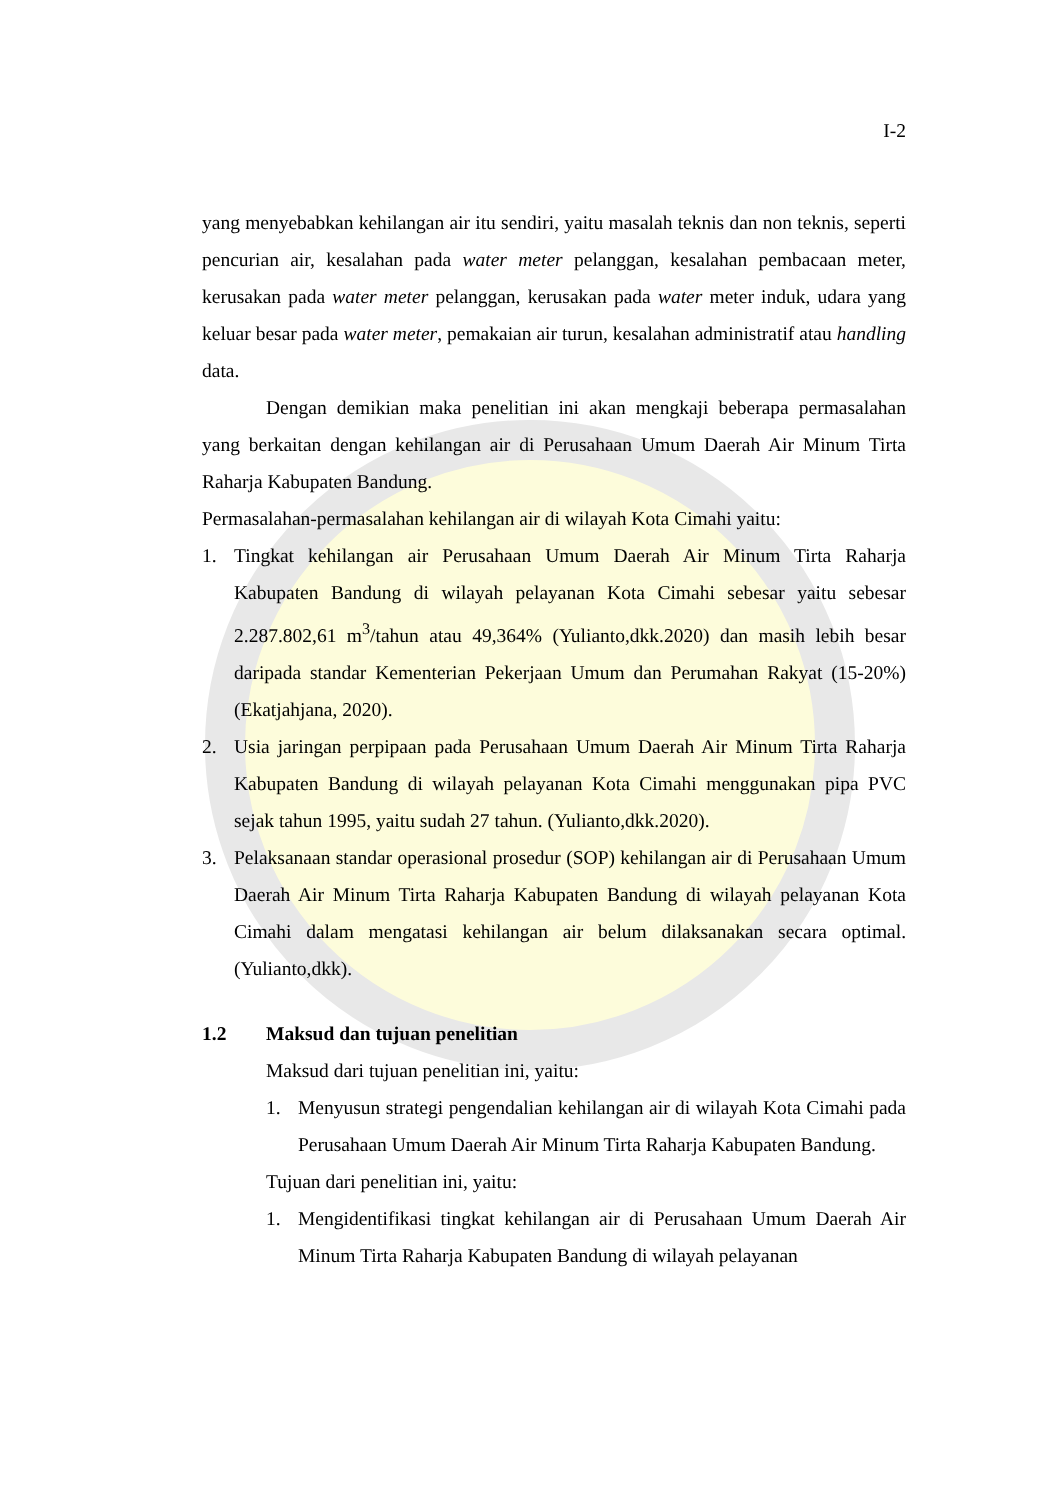I-2
yang menyebabkan kehilangan air itu sendiri, yaitu masalah teknis dan non teknis, seperti pencurian air, kesalahan pada water meter pelanggan, kesalahan pembacaan meter, kerusakan pada water meter pelanggan, kerusakan pada water meter induk, udara yang keluar besar pada water meter, pemakaian air turun, kesalahan administratif atau handling data.
Dengan demikian maka penelitian ini akan mengkaji beberapa permasalahan yang berkaitan dengan kehilangan air di Perusahaan Umum Daerah Air Minum Tirta Raharja Kabupaten Bandung.
Permasalahan-permasalahan kehilangan air di wilayah Kota Cimahi yaitu:
1. Tingkat kehilangan air Perusahaan Umum Daerah Air Minum Tirta Raharja Kabupaten Bandung di wilayah pelayanan Kota Cimahi sebesar yaitu sebesar 2.287.802,61 m<sup>3</sup>/tahun atau 49,364% (Yulianto,dkk.2020) dan masih lebih besar daripada standar Kementerian Pekerjaan Umum dan Perumahan Rakyat (15-20%) (Ekatjahjana, 2020).
2. Usia jaringan perpipaan pada Perusahaan Umum Daerah Air Minum Tirta Raharja Kabupaten Bandung di wilayah pelayanan Kota Cimahi menggunakan pipa PVC sejak tahun 1995, yaitu sudah 27 tahun. (Yulianto,dkk.2020).
3. Pelaksanaan standar operasional prosedur (SOP) kehilangan air di Perusahaan Umum Daerah Air Minum Tirta Raharja Kabupaten Bandung di wilayah pelayanan Kota Cimahi dalam mengatasi kehilangan air belum dilaksanakan secara optimal. (Yulianto,dkk).
1.2 Maksud dan tujuan penelitian
Maksud dari tujuan penelitian ini, yaitu:
1. Menyusun strategi pengendalian kehilangan air di wilayah Kota Cimahi pada Perusahaan Umum Daerah Air Minum Tirta Raharja Kabupaten Bandung.
Tujuan dari penelitian ini, yaitu:
1. Mengidentifikasi tingkat kehilangan air di Perusahaan Umum Daerah Air Minum Tirta Raharja Kabupaten Bandung di wilayah pelayanan